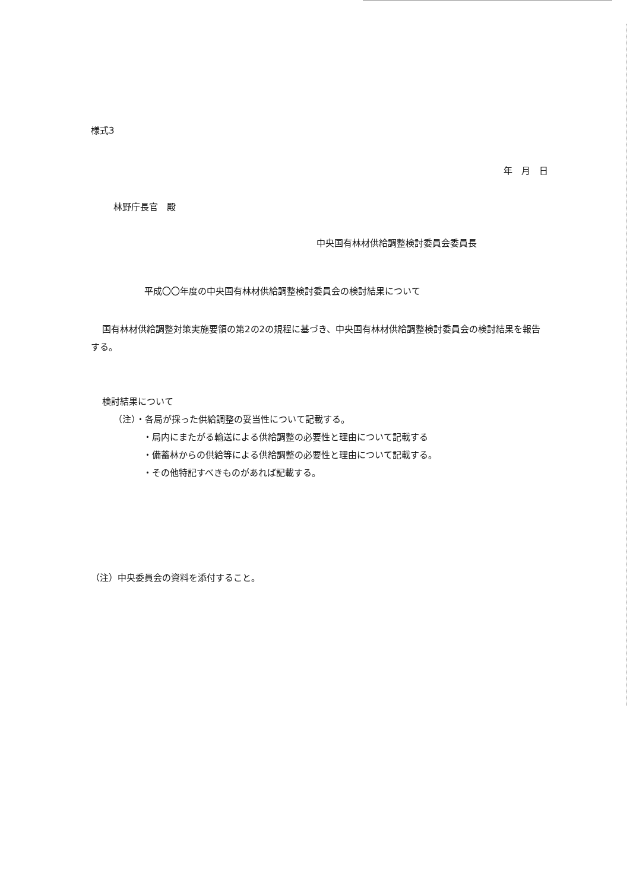様式3
年　月　日
林野庁長官　殿
中央国有林材供給調整検討委員会委員長
平成〇〇年度の中央国有林材供給調整検討委員会の検討結果について
国有林材供給調整対策実施要領の第2の2の規程に基づき、中央国有林材供給調整検討委員会の検討結果を報告する。
検討結果について
（注）・各局が採った供給調整の妥当性について記載する。
・局内にまたがる輸送による供給調整の必要性と理由について記載する
・備蓄林からの供給等による供給調整の必要性と理由について記載する。
・その他特記すべきものがあれば記載する。
（注）中央委員会の資料を添付すること。